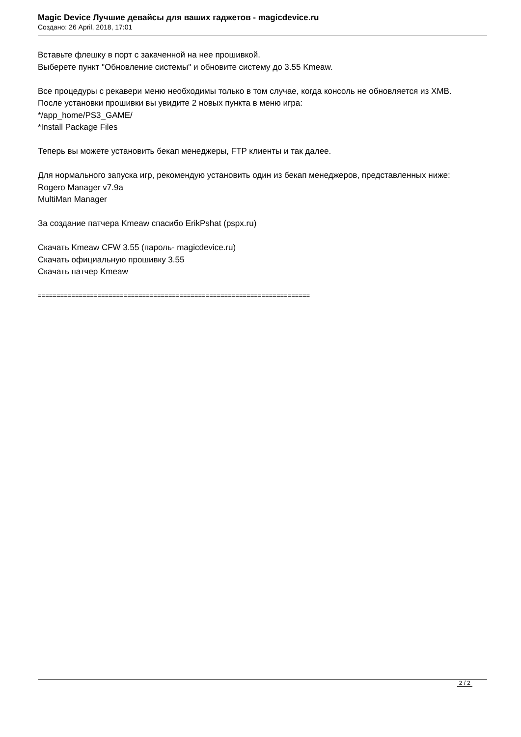Magic Device Лучшие девайсы для ваших гаджетов - magicdevice.ru
Создано: 26 April, 2018, 17:01
Вставьте флешку в порт с закаченной на нее прошивкой.
Выберете пункт "Обновление системы" и обновите систему до 3.55 Kmeaw.
Все процедуры с рекавери меню необходимы только в том случае, когда консоль не обновляется из XMB.
После установки прошивки вы увидите 2 новых пункта в меню игра:
*/app_home/PS3_GAME/
*Install Package Files
Теперь вы можете установить бекап менеджеры, FTP клиенты и так далее.
Для нормального запуска игр, рекомендую установить один из бекап менеджеров, представленных ниже:
Rogero Manager v7.9a
MultiMan Manager
За создание патчера Kmeaw спасибо ErikPshat (pspx.ru)
Скачать Kmeaw CFW 3.55 (пароль- magicdevice.ru)
Скачать официальную прошивку 3.55
Скачать патчер Kmeaw
=========================================================================
2 / 2